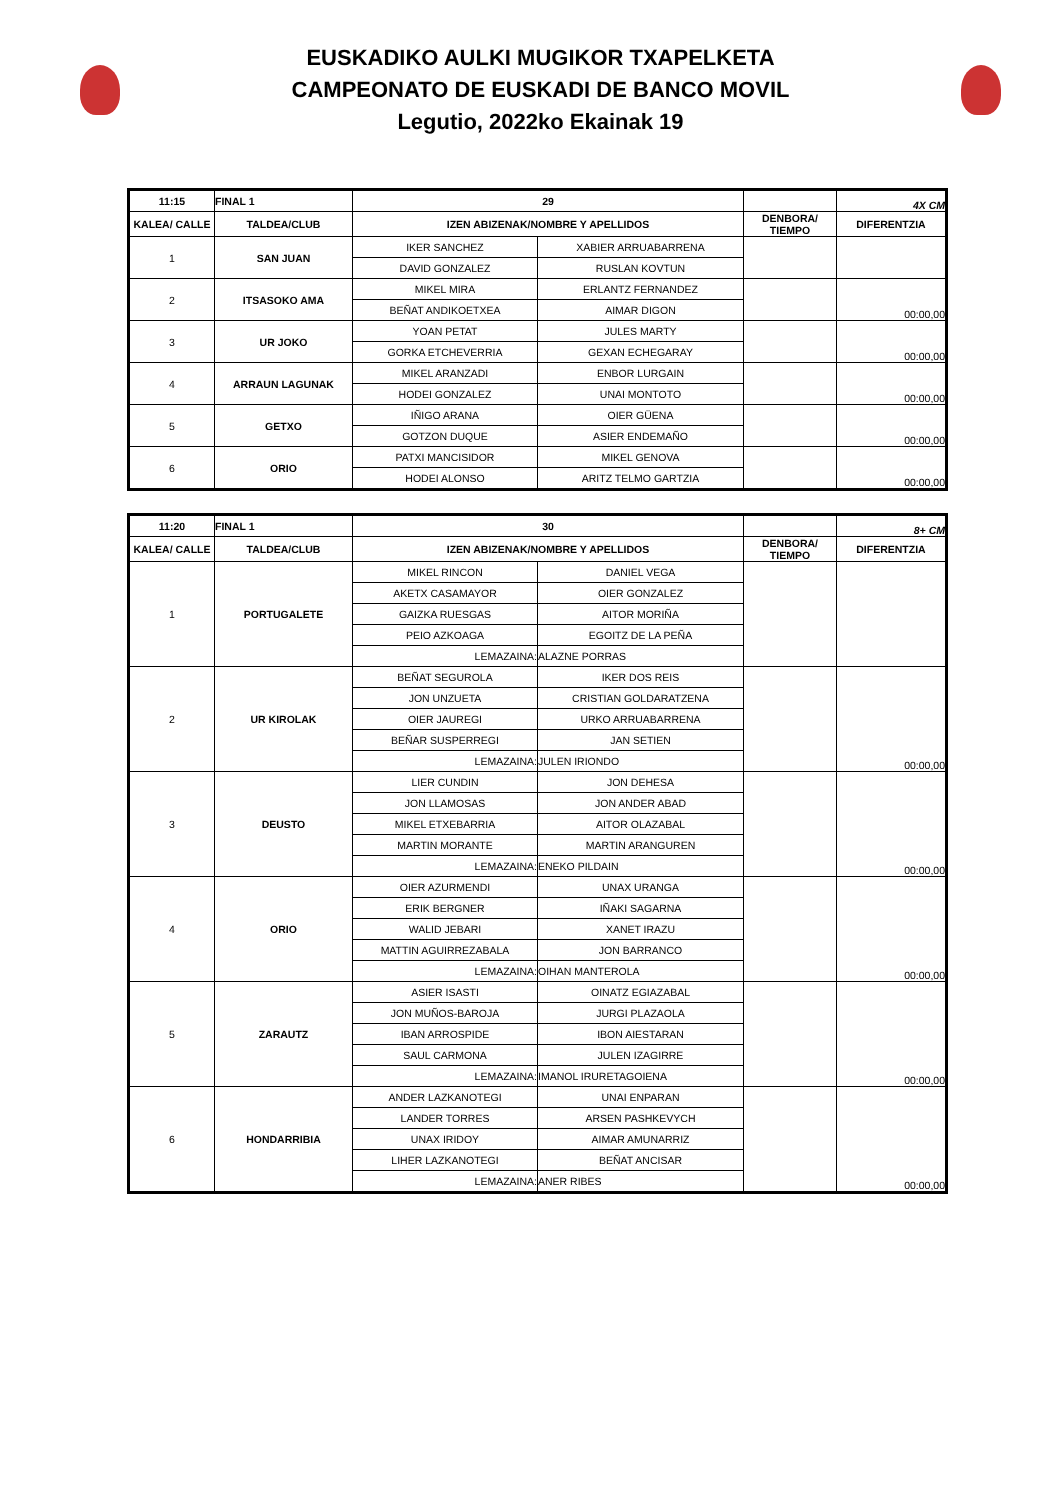EUSKADIKO AULKI MUGIKOR TXAPELKETA
CAMPEONATO DE EUSKADI DE BANCO MOVIL
Legutio, 2022ko Ekainak 19
| 11:15 | FINAL 1 | 29 | | | 4X CM |
| --- | --- | --- | --- | --- | --- |
| KALEA/ CALLE | TALDEA/CLUB | IZEN ABIZENAK/NOMBRE Y APELLIDOS | | DENBORA/ TIEMPO | DIFERENTZIA |
| 1 | SAN JUAN | IKER SANCHEZ | XABIER ARRUABARRENA | | |
| | | DAVID GONZALEZ | RUSLAN KOVTUN | | |
| 2 | ITSASOKO AMA | MIKEL MIRA | ERLANTZ FERNANDEZ | | 00:00,00 |
| | | BEÑAT ANDIKOETXEA | AIMAR DIGON | | |
| 3 | UR JOKO | YOAN PETAT | JULES MARTY | | 00:00,00 |
| | | GORKA ETCHEVERRIA | GEXAN ECHEGARAY | | |
| 4 | ARRAUN LAGUNAK | MIKEL ARANZADI | ENBOR LURGAIN | | 00:00,00 |
| | | HODEI GONZALEZ | UNAI MONTOTO | | |
| 5 | GETXO | IÑIGO ARANA | OIER GÜENA | | 00:00,00 |
| | | GOTZON DUQUE | ASIER ENDEMAÑO | | |
| 6 | ORIO | PATXI MANCISIDOR | MIKEL GENOVA | | 00:00,00 |
| | | HODEI ALONSO | ARITZ TELMO GARTZIA | | |
| 11:20 | FINAL 1 | 30 | | | 8+ CM |
| --- | --- | --- | --- | --- | --- |
| KALEA/ CALLE | TALDEA/CLUB | IZEN ABIZENAK/NOMBRE Y APELLIDOS | | DENBORA/ TIEMPO | DIFERENTZIA |
| 1 | PORTUGALETE | MIKEL RINCON | DANIEL VEGA | | |
| | | AKETX CASAMAYOR | OIER GONZALEZ | | |
| | | GAIZKA RUESGAS | AITOR MORIÑA | | |
| | | PEIO AZKOAGA | EGOITZ DE LA PEÑA | | |
| | | LEMAZAINA: | ALAZNE PORRAS | | |
| 2 | UR KIROLAK | BEÑAT SEGUROLA | IKER DOS REIS | | 00:00,00 |
| | | JON UNZUETA | CRISTIAN GOLDARATZENA | | |
| | | OIER JAUREGI | URKO ARRUABARRENA | | |
| | | BEÑAR SUSPERREGI | JAN SETIEN | | |
| | | LEMAZAINA: | JULEN IRIONDO | | |
| 3 | DEUSTO | LIER CUNDIN | JON DEHESA | | 00:00,00 |
| | | JON LLAMOSAS | JON ANDER ABAD | | |
| | | MIKEL ETXEBARRIA | AITOR OLAZABAL | | |
| | | MARTIN MORANTE | MARTIN ARANGUREN | | |
| | | LEMAZAINA: | ENEKO PILDAIN | | |
| 4 | ORIO | OIER AZURMENDI | UNAX URANGA | | 00:00,00 |
| | | ERIK BERGNER | IÑAKI SAGARNA | | |
| | | WALID JEBARI | XANET IRAZU | | |
| | | MATTIN AGUIRREZABALA | JON BARRANCO | | |
| | | LEMAZAINA: | OIHAN MANTEROLA | | |
| 5 | ZARAUTZ | ASIER ISASTI | OINATZ EGIAZABAL | | 00:00,00 |
| | | JON MUÑOS-BAROJA | JURGI PLAZAOLA | | |
| | | IBAN ARROSPIDE | IBON AIESTARAN | | |
| | | SAUL CARMONA | JULEN IZAGIRRE | | |
| | | LEMAZAINA: | IMANOL IRURETAGOIENA | | |
| 6 | HONDARRIBIA | ANDER LAZKANOTEGI | UNAI ENPARAN | | 00:00,00 |
| | | LANDER TORRES | ARSEN PASHKEVYCH | | |
| | | UNAX IRIDOY | AIMAR AMUNARRIZ | | |
| | | LIHER LAZKANOTEGI | BEÑAT ANCISAR | | |
| | | LEMAZAINA: | ANER RIBES | | |